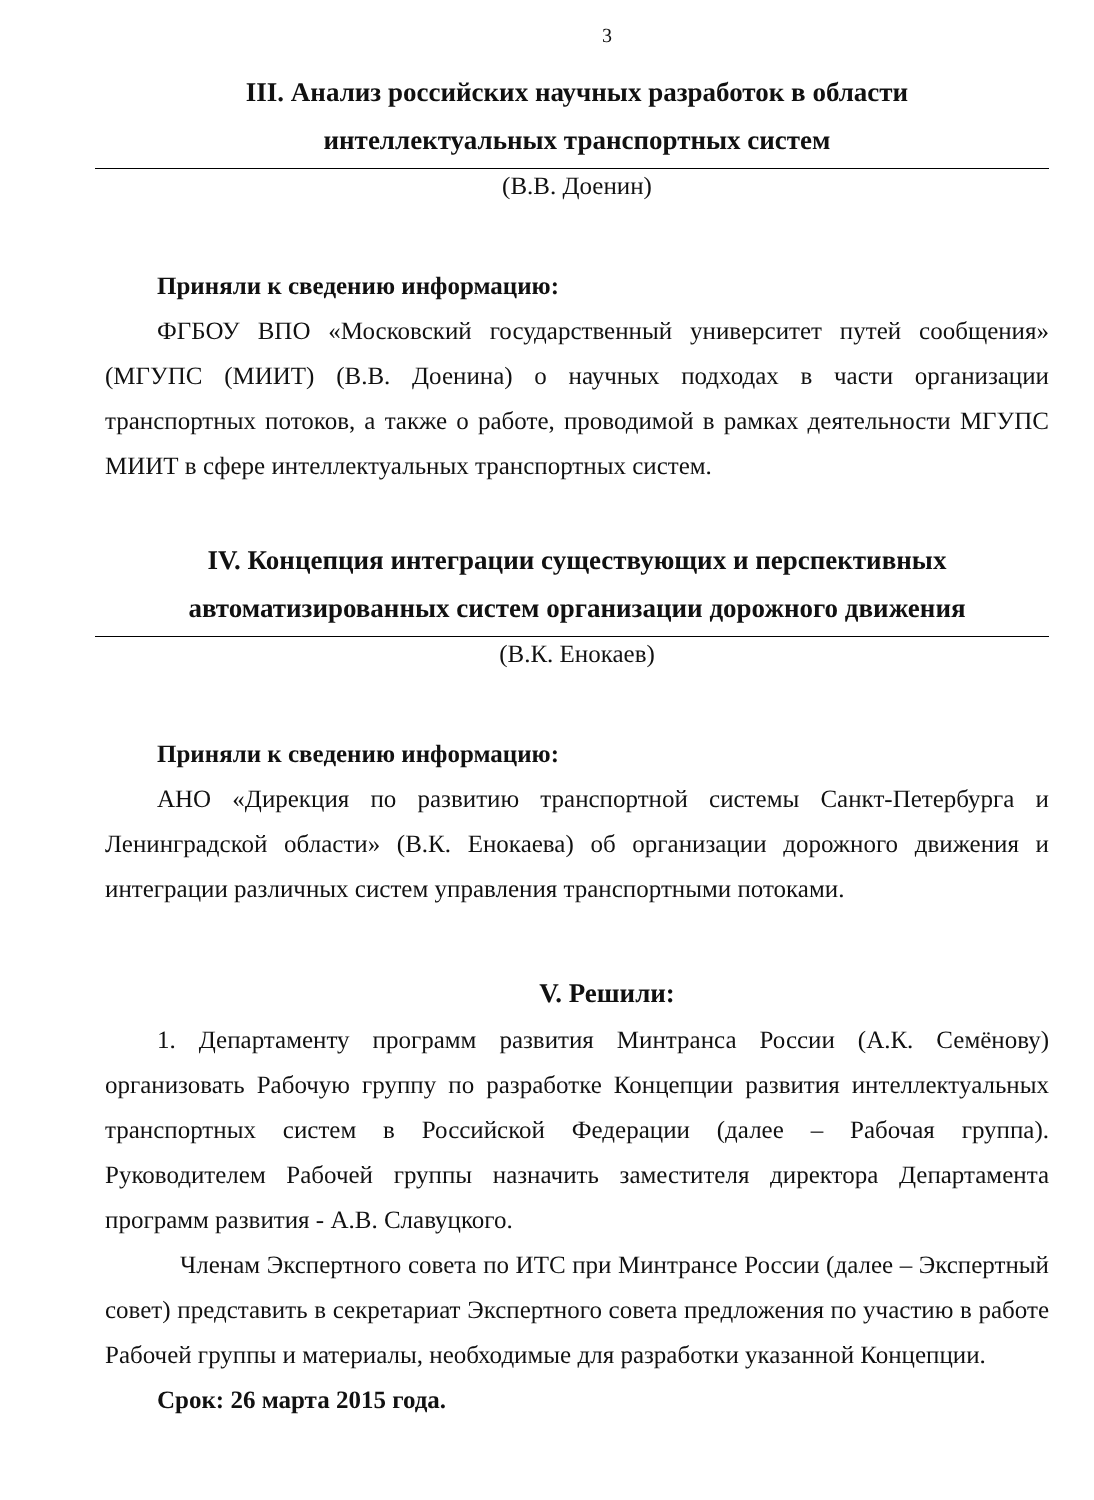3
III. Анализ российских научных разработок в области
интеллектуальных транспортных систем
(В.В. Доенин)
Приняли к сведению информацию:
ФГБОУ ВПО «Московский государственный университет путей сообщения» (МГУПС (МИИТ) (В.В. Доенина) о научных подходах в части организации транспортных потоков, а также о работе, проводимой в рамках деятельности МГУПС МИИТ в сфере интеллектуальных транспортных систем.
IV. Концепция интеграции существующих и перспективных
автоматизированных систем организации дорожного движения
(В.К. Енокаев)
Приняли к сведению информацию:
АНО «Дирекция по развитию транспортной системы Санкт-Петербурга и Ленинградской области» (В.К. Енокаева) об организации дорожного движения и интеграции различных систем управления транспортными потоками.
V. Решили:
1. Департаменту программ развития Минтранса России (А.К. Семёнову) организовать Рабочую группу по разработке Концепции развития интеллектуальных транспортных систем в Российской Федерации (далее – Рабочая группа). Руководителем Рабочей группы назначить заместителя директора Департамента программ развития - А.В. Славуцкого.
Членам Экспертного совета по ИТС при Минтрансе России (далее – Экспертный совет) представить в секретариат Экспертного совета предложения по участию в работе Рабочей группы и материалы, необходимые для разработки указанной Концепции.
Срок: 26 марта 2015 года.